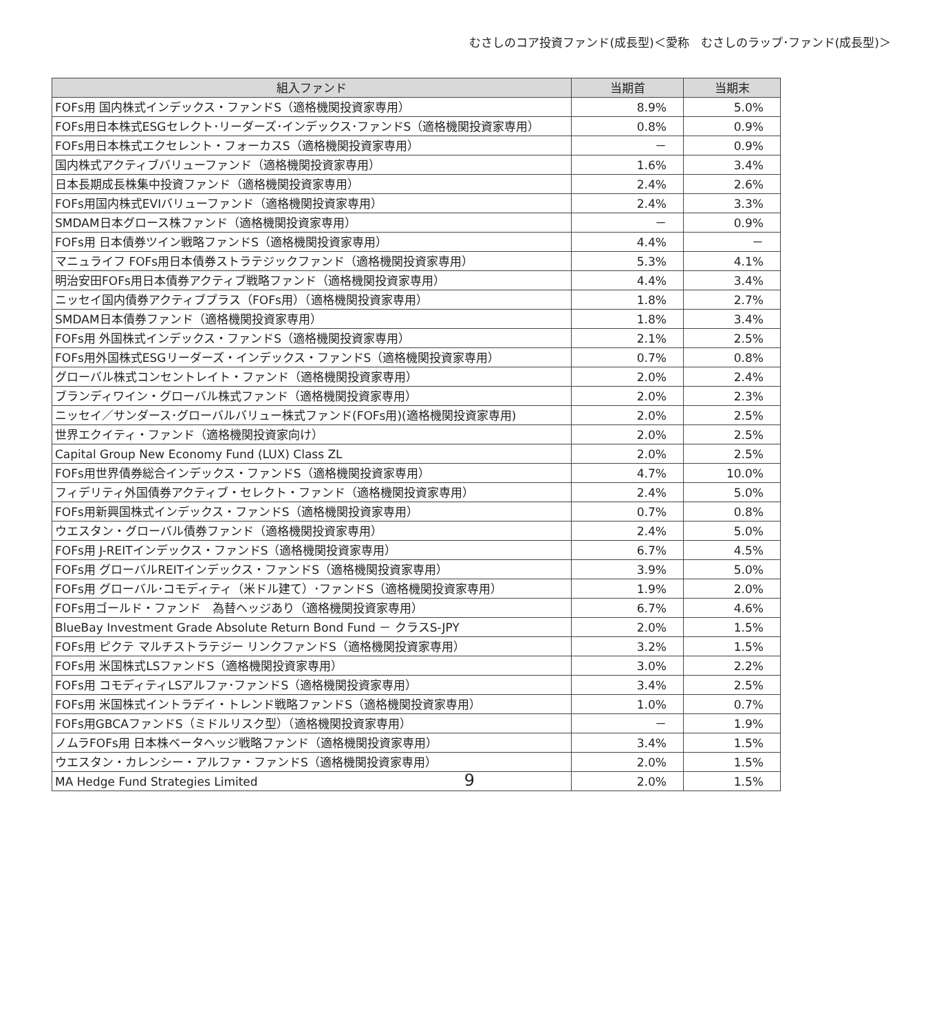むさしのコア投資ファンド(成長型)＜愛称　むさしのラップ･ファンド(成長型)＞
| 組入ファンド | 当期首 | 当期末 |
| --- | --- | --- |
| FOFs用 国内株式インデックス・ファンドS（適格機関投資家専用） | 8.9% | 5.0% |
| FOFs用日本株式ESGセレクト･リーダーズ･インデックス･ファンドS（適格機関投資家専用） | 0.8% | 0.9% |
| FOFs用日本株式エクセレント・フォーカスS（適格機関投資家専用） | － | 0.9% |
| 国内株式アクティブバリューファンド（適格機関投資家専用） | 1.6% | 3.4% |
| 日本長期成長株集中投資ファンド（適格機関投資家専用） | 2.4% | 2.6% |
| FOFs用国内株式EVIバリューファンド（適格機関投資家専用） | 2.4% | 3.3% |
| SMDAM日本グロース株ファンド（適格機関投資家専用） | － | 0.9% |
| FOFs用 日本債券ツイン戦略ファンドS（適格機関投資家専用） | 4.4% | － |
| マニュライフ FOFs用日本債券ストラテジックファンド（適格機関投資家専用） | 5.3% | 4.1% |
| 明治安田FOFs用日本債券アクティブ戦略ファンド（適格機関投資家専用） | 4.4% | 3.4% |
| ニッセイ国内債券アクティブプラス（FOFs用）（適格機関投資家専用） | 1.8% | 2.7% |
| SMDAM日本債券ファンド（適格機関投資家専用） | 1.8% | 3.4% |
| FOFs用 外国株式インデックス・ファンドS（適格機関投資家専用） | 2.1% | 2.5% |
| FOFs用外国株式ESGリーダーズ・インデックス・ファンドS（適格機関投資家専用） | 0.7% | 0.8% |
| グローバル株式コンセントレイト・ファンド（適格機関投資家専用） | 2.0% | 2.4% |
| ブランディワイン・グローバル株式ファンド（適格機関投資家専用） | 2.0% | 2.3% |
| ニッセイ／サンダース･グローバルバリュー株式ファンド(FOFs用)(適格機関投資家専用) | 2.0% | 2.5% |
| 世界エクイティ・ファンド（適格機関投資家向け） | 2.0% | 2.5% |
| Capital Group New Economy Fund (LUX) Class ZL | 2.0% | 2.5% |
| FOFs用世界債券総合インデックス・ファンドS（適格機関投資家専用） | 4.7% | 10.0% |
| フィデリティ外国債券アクティブ・セレクト・ファンド（適格機関投資家専用） | 2.4% | 5.0% |
| FOFs用新興国株式インデックス・ファンドS（適格機関投資家専用） | 0.7% | 0.8% |
| ウエスタン・グローバル債券ファンド（適格機関投資家専用） | 2.4% | 5.0% |
| FOFs用 J-REITインデックス・ファンドS（適格機関投資家専用） | 6.7% | 4.5% |
| FOFs用 グローバルREITインデックス・ファンドS（適格機関投資家専用） | 3.9% | 5.0% |
| FOFs用 グローバル･コモディティ（米ドル建て）･ファンドS（適格機関投資家専用） | 1.9% | 2.0% |
| FOFs用ゴールド・ファンド 為替ヘッジあり（適格機関投資家専用） | 6.7% | 4.6% |
| BlueBay Investment Grade Absolute Return Bond Fund － クラスS-JPY | 2.0% | 1.5% |
| FOFs用 ピクテ マルチストラテジー リンクファンドS（適格機関投資家専用） | 3.2% | 1.5% |
| FOFs用 米国株式LSファンドS（適格機関投資家専用） | 3.0% | 2.2% |
| FOFs用 コモディティLSアルファ･ファンドS（適格機関投資家専用） | 3.4% | 2.5% |
| FOFs用 米国株式イントラデイ・トレンド戦略ファンドS（適格機関投資家専用） | 1.0% | 0.7% |
| FOFs用GBCAファンドS（ミドルリスク型）（適格機関投資家専用） | － | 1.9% |
| ノムラFOFs用 日本株ベータヘッジ戦略ファンド（適格機関投資家専用） | 3.4% | 1.5% |
| ウエスタン・カレンシー・アルファ・ファンドS（適格機関投資家専用） | 2.0% | 1.5% |
| MA Hedge Fund Strategies Limited | 2.0% | 1.5% |
9